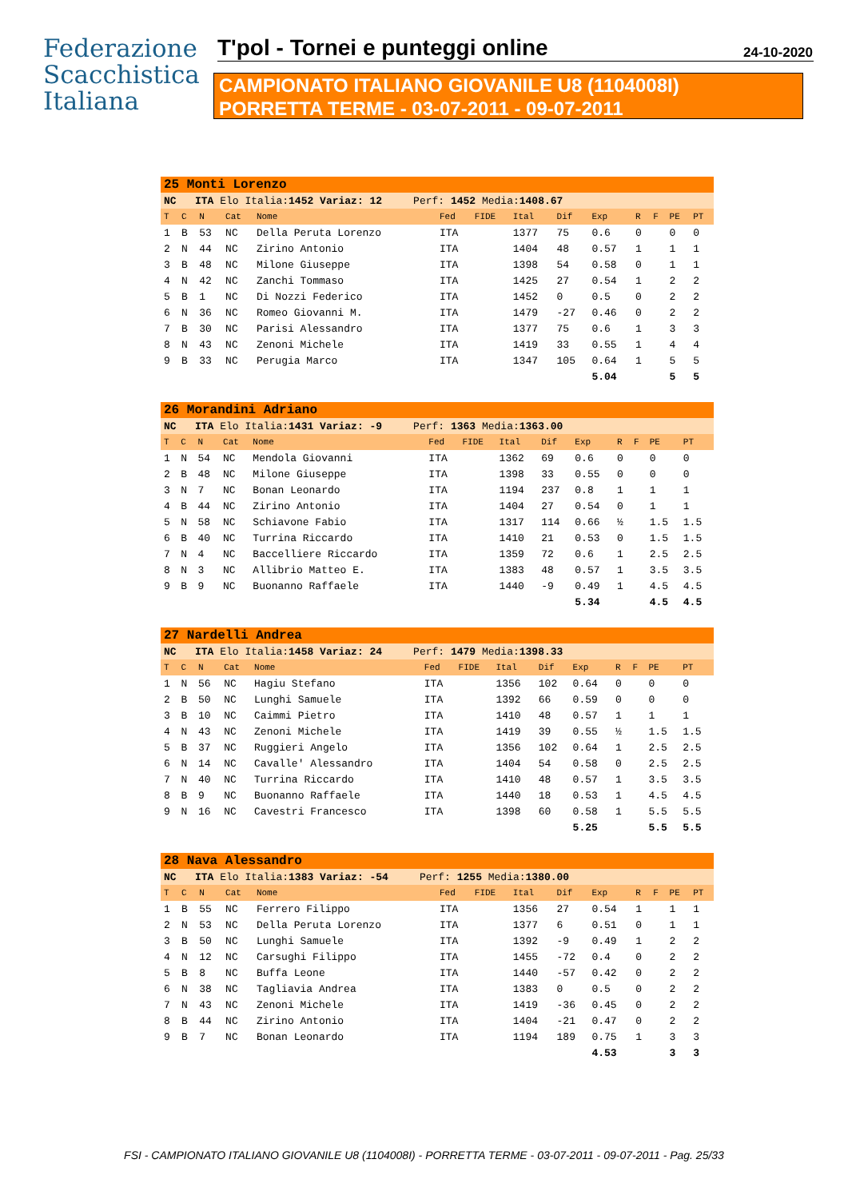Federazione
Scacchistica
Italiana
T'pol - Tornei e punteggi online 24-10-2020
CAMPIONATO ITALIANO GIOVANILE U8 (1104008I)
PORRETTA TERME - 03-07-2011 - 09-07-2011
| 25 Monti Lorenzo | | | | | | | | | | | | | |
| NC ITA Elo Italia: 1452 Variaz: 12 Perf: 1452 Media: 1408.67 | | | | | | | | | | | | | |
| T | C | N | Cat | Nome | Fed | FIDE | Ital | Dif | Exp | R | F | PE | PT |
| 1 | B | 53 | NC | Della Peruta Lorenzo | ITA | | 1377 | 75 | 0.6 | 0 | | 0 | 0 |
| 2 | N | 44 | NC | Zirino Antonio | ITA | | 1404 | 48 | 0.57 | 1 | | 1 | 1 |
| 3 | B | 48 | NC | Milone Giuseppe | ITA | | 1398 | 54 | 0.58 | 0 | | 1 | 1 |
| 4 | N | 42 | NC | Zanchi Tommaso | ITA | | 1425 | 27 | 0.54 | 1 | | 2 | 2 |
| 5 | B | 1 | NC | Di Nozzi Federico | ITA | | 1452 | 0 | 0.5 | 0 | | 2 | 2 |
| 6 | N | 36 | NC | Romeo Giovanni M. | ITA | | 1479 | -27 | 0.46 | 0 | | 2 | 2 |
| 7 | B | 30 | NC | Parisi Alessandro | ITA | | 1377 | 75 | 0.6 | 1 | | 3 | 3 |
| 8 | N | 43 | NC | Zenoni Michele | ITA | | 1419 | 33 | 0.55 | 1 | | 4 | 4 |
| 9 | B | 33 | NC | Perugia Marco | ITA | | 1347 | 105 | 0.64 | 1 | | 5 | 5 |
| | | | | | | | | | 5.04 | | | 5 | 5 |
| 26 Morandini Adriano | | | | | | | | | | | | | |
| NC ITA Elo Italia: 1431 Variaz: -9 Perf: 1363 Media: 1363.00 | | | | | | | | | | | | | |
| T | C | N | Cat | Nome | Fed | FIDE | Ital | Dif | Exp | R | F | PE | PT |
| 1 | N | 54 | NC | Mendola Giovanni | ITA | | 1362 | 69 | 0.6 | 0 | | 0 | 0 |
| 2 | B | 48 | NC | Milone Giuseppe | ITA | | 1398 | 33 | 0.55 | 0 | | 0 | 0 |
| 3 | N | 7 | NC | Bonan Leonardo | ITA | | 1194 | 237 | 0.8 | 1 | | 1 | 1 |
| 4 | B | 44 | NC | Zirino Antonio | ITA | | 1404 | 27 | 0.54 | 0 | | 1 | 1 |
| 5 | N | 58 | NC | Schiavone Fabio | ITA | | 1317 | 114 | 0.66 | ½ | | 1.5 | 1.5 |
| 6 | B | 40 | NC | Turrina Riccardo | ITA | | 1410 | 21 | 0.53 | 0 | | 1.5 | 1.5 |
| 7 | N | 4 | NC | Baccelliere Riccardo | ITA | | 1359 | 72 | 0.6 | 1 | | 2.5 | 2.5 |
| 8 | N | 3 | NC | Allibrio Matteo E. | ITA | | 1383 | 48 | 0.57 | 1 | | 3.5 | 3.5 |
| 9 | B | 9 | NC | Buonanno Raffaele | ITA | | 1440 | -9 | 0.49 | 1 | | 4.5 | 4.5 |
| | | | | | | | | | 5.34 | | | 4.5 | 4.5 |
| 27 Nardelli Andrea | | | | | | | | | | | | | |
| NC ITA Elo Italia: 1458 Variaz: 24 Perf: 1479 Media: 1398.33 | | | | | | | | | | | | | |
| T | C | N | Cat | Nome | Fed | FIDE | Ital | Dif | Exp | R | F | PE | PT |
| 1 | N | 56 | NC | Hagiu Stefano | ITA | | 1356 | 102 | 0.64 | 0 | | 0 | 0 |
| 2 | B | 50 | NC | Lunghi Samuele | ITA | | 1392 | 66 | 0.59 | 0 | | 0 | 0 |
| 3 | B | 10 | NC | Caimmi Pietro | ITA | | 1410 | 48 | 0.57 | 1 | | 1 | 1 |
| 4 | N | 43 | NC | Zenoni Michele | ITA | | 1419 | 39 | 0.55 | ½ | | 1.5 | 1.5 |
| 5 | B | 37 | NC | Ruggieri Angelo | ITA | | 1356 | 102 | 0.64 | 1 | | 2.5 | 2.5 |
| 6 | N | 14 | NC | Cavalle' Alessandro | ITA | | 1404 | 54 | 0.58 | 0 | | 2.5 | 2.5 |
| 7 | N | 40 | NC | Turrina Riccardo | ITA | | 1410 | 48 | 0.57 | 1 | | 3.5 | 3.5 |
| 8 | B | 9 | NC | Buonanno Raffaele | ITA | | 1440 | 18 | 0.53 | 1 | | 4.5 | 4.5 |
| 9 | N | 16 | NC | Cavestri Francesco | ITA | | 1398 | 60 | 0.58 | 1 | | 5.5 | 5.5 |
| | | | | | | | | | 5.25 | | | 5.5 | 5.5 |
| 28 Nava Alessandro | | | | | | | | | | | | | |
| NC ITA Elo Italia: 1383 Variaz: -54 Perf: 1255 Media: 1380.00 | | | | | | | | | | | | | |
| T | C | N | Cat | Nome | Fed | FIDE | Ital | Dif | Exp | R | F | PE | PT |
| 1 | B | 55 | NC | Ferrero Filippo | ITA | | 1356 | 27 | 0.54 | 1 | | 1 | 1 |
| 2 | N | 53 | NC | Della Peruta Lorenzo | ITA | | 1377 | 6 | 0.51 | 0 | | 1 | 1 |
| 3 | B | 50 | NC | Lunghi Samuele | ITA | | 1392 | -9 | 0.49 | 1 | | 2 | 2 |
| 4 | N | 12 | NC | Carsughi Filippo | ITA | | 1455 | -72 | 0.4 | 0 | | 2 | 2 |
| 5 | B | 8 | NC | Buffa Leone | ITA | | 1440 | -57 | 0.42 | 0 | | 2 | 2 |
| 6 | N | 38 | NC | Tagliavia Andrea | ITA | | 1383 | 0 | 0.5 | 0 | | 2 | 2 |
| 7 | N | 43 | NC | Zenoni Michele | ITA | | 1419 | -36 | 0.45 | 0 | | 2 | 2 |
| 8 | B | 44 | NC | Zirino Antonio | ITA | | 1404 | -21 | 0.47 | 0 | | 2 | 2 |
| 9 | B | 7 | NC | Bonan Leonardo | ITA | | 1194 | 189 | 0.75 | 1 | | 3 | 3 |
| | | | | | | | | | 4.53 | | | 3 | 3 |
FSI - CAMPIONATO ITALIANO GIOVANILE U8 (1104008I) - PORRETTA TERME - 03-07-2011 - 09-07-2011 - Pag. 25/33